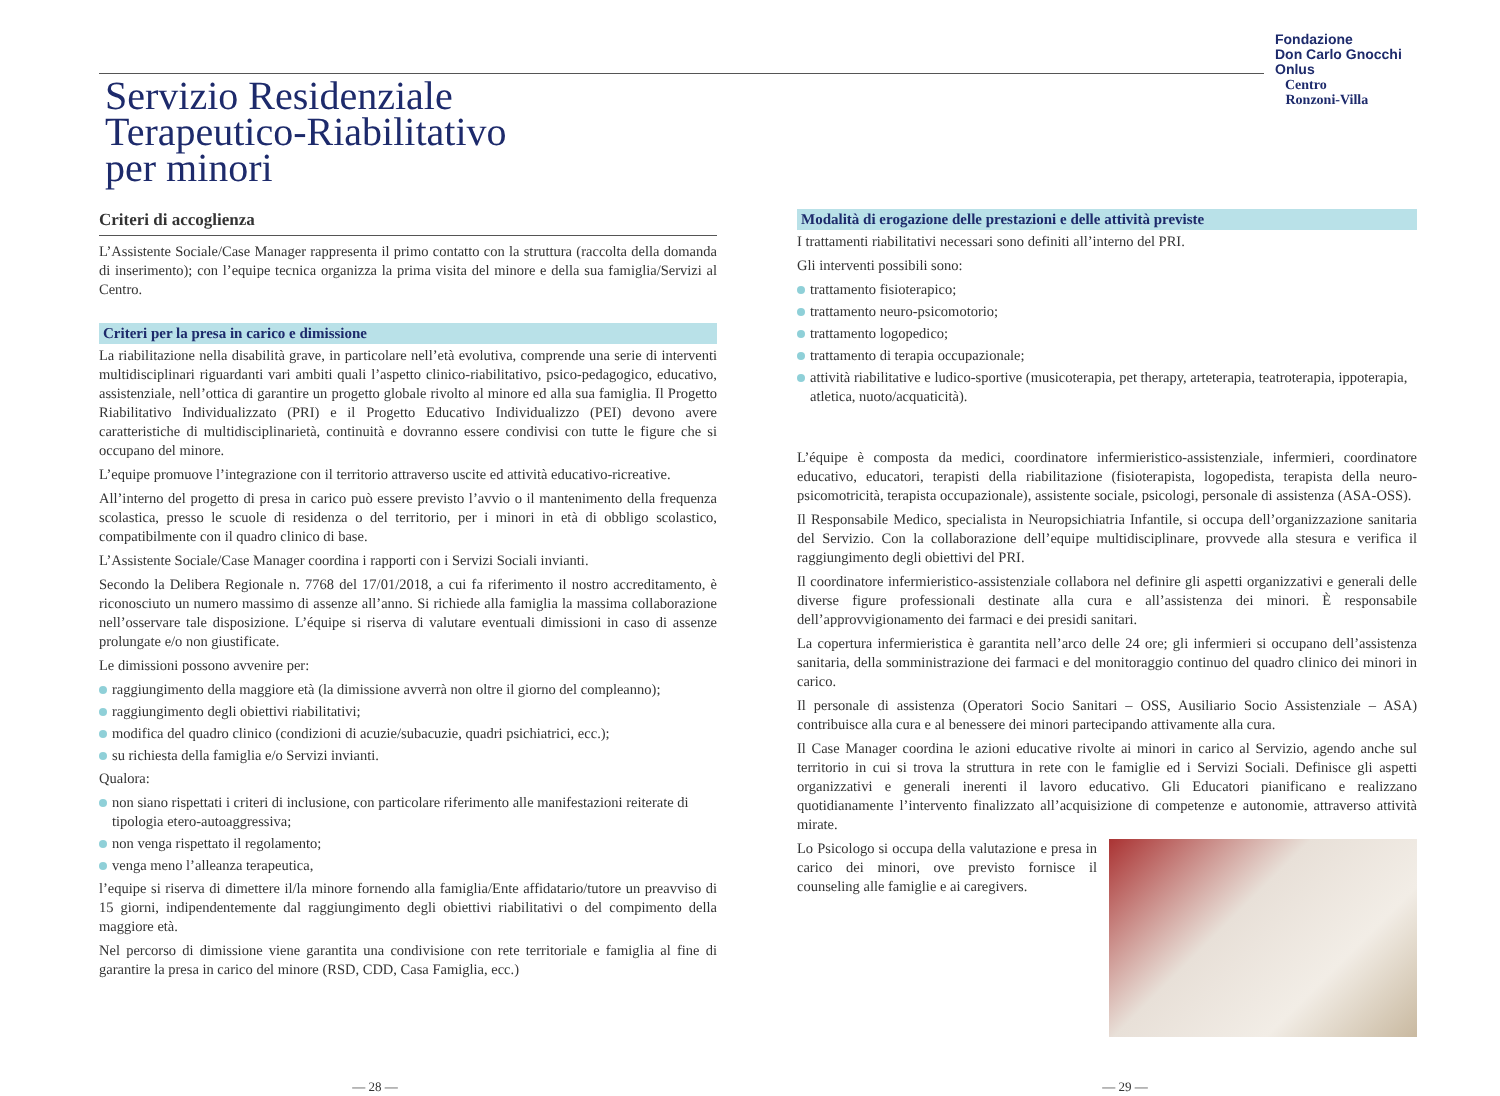Fondazione
Don Carlo Gnocchi
Onlus
Centro
Ronzoni-Villa
Servizio Residenziale
Terapeutico-Riabilitativo
per minori
Criteri di accoglienza
L’Assistente Sociale/Case Manager rappresenta il primo contatto con la struttura (raccolta della domanda di inserimento); con l’equipe tecnica organizza la prima visita del minore e della sua famiglia/Servizi al Centro.
Criteri per la presa in carico e dimissione
La riabilitazione nella disabilità grave, in particolare nell’età evolutiva, comprende una serie di interventi multidisciplinari riguardanti vari ambiti quali l’aspetto clinico-riabilitativo, psico-pedagogico, educativo, assistenziale, nell’ottica di garantire un progetto globale rivolto al minore ed alla sua famiglia. Il Progetto Riabilitativo Individualizzato (PRI) e il Progetto Educativo Individualizzo (PEI) devono avere caratteristiche di multidisciplinarietà, continuità e dovranno essere condivisi con tutte le figure che si occupano del minore.
L’equipe promuove l’integrazione con il territorio attraverso uscite ed attività educativo-ricreative.
All’interno del progetto di presa in carico può essere previsto l’avvio o il mantenimento della frequenza scolastica, presso le scuole di residenza o del territorio, per i minori in età di obbligo scolastico, compatibilmente con il quadro clinico di base.
L’Assistente Sociale/Case Manager coordina i rapporti con i Servizi Sociali invianti.
Secondo la Delibera Regionale n. 7768 del 17/01/2018, a cui fa riferimento il nostro accreditamento, è riconosciuto un numero massimo di assenze all’anno. Si richiede alla famiglia la massima collaborazione nell’osservare tale disposizione. L’équipe si riserva di valutare eventuali dimissioni in caso di assenze prolungate e/o non giustificate.
Le dimissioni possono avvenire per:
raggiungimento della maggiore età (la dimissione avverrà non oltre il giorno del compleanno);
raggiungimento degli obiettivi riabilitativi;
modifica del quadro clinico (condizioni di acuzie/subacuzie, quadri psichiatrici, ecc.);
su richiesta della famiglia e/o Servizi invianti.
Qualora:
non siano rispettati i criteri di inclusione, con particolare riferimento alle manifestazioni reiterate di tipologia etero-autoaggressiva;
non venga rispettato il regolamento;
venga meno l’alleanza terapeutica,
l’equipe si riserva di dimettere il/la minore fornendo alla famiglia/Ente affidatario/tutore un preavviso di 15 giorni, indipendentemente dal raggiungimento degli obiettivi riabilitativi o del compimento della maggiore età.
Nel percorso di dimissione viene garantita una condivisione con rete territoriale e famiglia al fine di garantire la presa in carico del minore (RSD, CDD, Casa Famiglia, ecc.)
Modalità di erogazione delle prestazioni e delle attività previste
I trattamenti riabilitativi necessari sono definiti all’interno del PRI.
Gli interventi possibili sono:
trattamento fisioterapico;
trattamento neuro-psicomotorio;
trattamento logopedico;
trattamento di terapia occupazionale;
attività riabilitative e ludico-sportive (musicoterapia, pet therapy, arteterapia, teatroterapia, ippoterapia, atletica, nuoto/acquaticità).
L’équipe è composta da medici, coordinatore infermieristico-assistenziale, infermieri, coordinatore educativo, educatori, terapisti della riabilitazione (fisioterapista, logopedista, terapista della neuro-psicomotricità, terapista occupazionale), assistente sociale, psicologi, personale di assistenza (ASA-OSS).
Il Responsabile Medico, specialista in Neuropsichiatria Infantile, si occupa dell’organizzazione sanitaria del Servizio. Con la collaborazione dell’equipe multidisciplinare, provvede alla stesura e verifica il raggiungimento degli obiettivi del PRI.
Il coordinatore infermieristico-assistenziale collabora nel definire gli aspetti organizzativi e generali delle diverse figure professionali destinate alla cura e all’assistenza dei minori. È responsabile dell’approvvigionamento dei farmaci e dei presidi sanitari.
La copertura infermieristica è garantita nell’arco delle 24 ore; gli infermieri si occupano dell’assistenza sanitaria, della somministrazione dei farmaci e del monitoraggio continuo del quadro clinico dei minori in carico.
Il personale di assistenza (Operatori Socio Sanitari – OSS, Ausiliario Socio Assistenziale – ASA) contribuisce alla cura e al benessere dei minori partecipando attivamente alla cura.
Il Case Manager coordina le azioni educative rivolte ai minori in carico al Servizio, agendo anche sul territorio in cui si trova la struttura in rete con le famiglie ed i Servizi Sociali. Definisce gli aspetti organizzativi e generali inerenti il lavoro educativo. Gli Educatori pianificano e realizzano quotidianamente l’intervento finalizzato all’acquisizione di competenze e autonomie, attraverso attività mirate.
Lo Psicologo si occupa della valutazione e presa in carico dei minori, ove previsto fornisce il counseling alle famiglie e ai caregivers.
— 28 — — 29 —